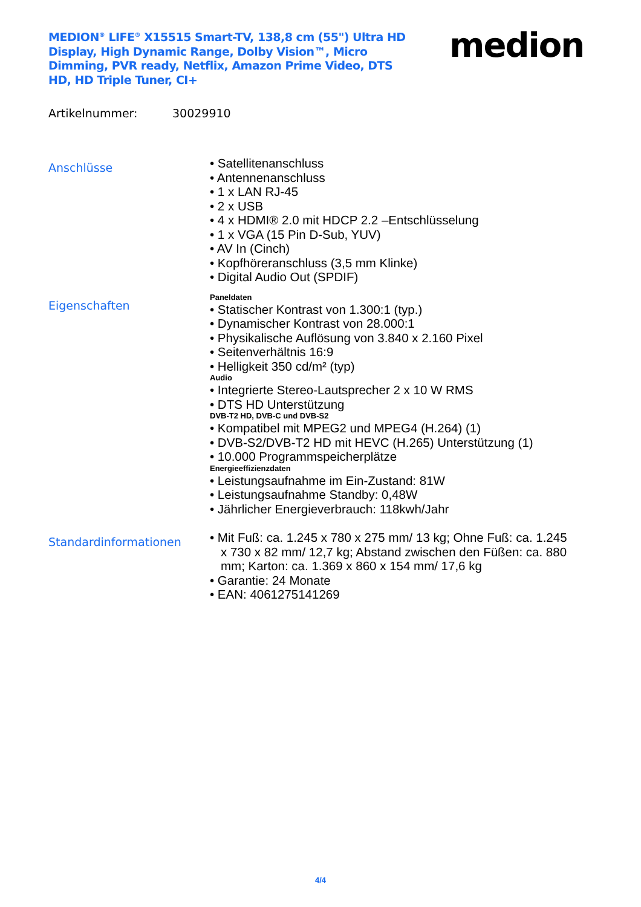MEDION<sup>®</sup> LIFE<sup>®</sup> X15515 Smart-TV, 138,8 cm (55") Ultra HD Display, High Dynamic Range, Dolby Vision™, Micro Dimming, PVR ready, Netflix, Amazon Prime Video, DTS HD, HD Triple Tuner, CI+
medion
Artikelnummer: 30029910
Anschlüsse
• Satellitenanschluss
• Antennenanschluss
• 1 x LAN RJ-45
• 2 x USB
• 4 x HDMI® 2.0 mit HDCP 2.2 –Entschlüsselung
• 1 x VGA (15 Pin D-Sub, YUV)
• AV In (Cinch)
• Kopfhöreranschluss (3,5 mm Klinke)
• Digital Audio Out (SPDIF)
Eigenschaften
Paneldaten
• Statischer Kontrast von 1.300:1 (typ.)
• Dynamischer Kontrast von 28.000:1
• Physikalische Auflösung von 3.840 x 2.160 Pixel
• Seitenverhältnis 16:9
• Helligkeit 350 cd/m² (typ)
Audio
• Integrierte Stereo-Lautsprecher 2 x 10 W RMS
• DTS HD Unterstützung
DVB-T2 HD, DVB-C und DVB-S2
• Kompatibel mit MPEG2 und MPEG4 (H.264) (1)
• DVB-S2/DVB-T2 HD mit HEVC (H.265) Unterstützung (1)
• 10.000 Programmspeicherplätze
Energieeffizienzdaten
• Leistungsaufnahme im Ein-Zustand: 81W
• Leistungsaufnahme Standby: 0,48W
• Jährlicher Energieverbrauch: 118kwh/Jahr
Standardinformationen
• Mit Fuß: ca. 1.245 x 780 x 275 mm/ 13 kg; Ohne Fuß: ca. 1.245 x 730 x 82 mm/ 12,7 kg; Abstand zwischen den Füßen: ca. 880 mm; Karton: ca. 1.369 x 860 x 154 mm/ 17,6 kg
• Garantie: 24 Monate
• EAN: 4061275141269
4/4